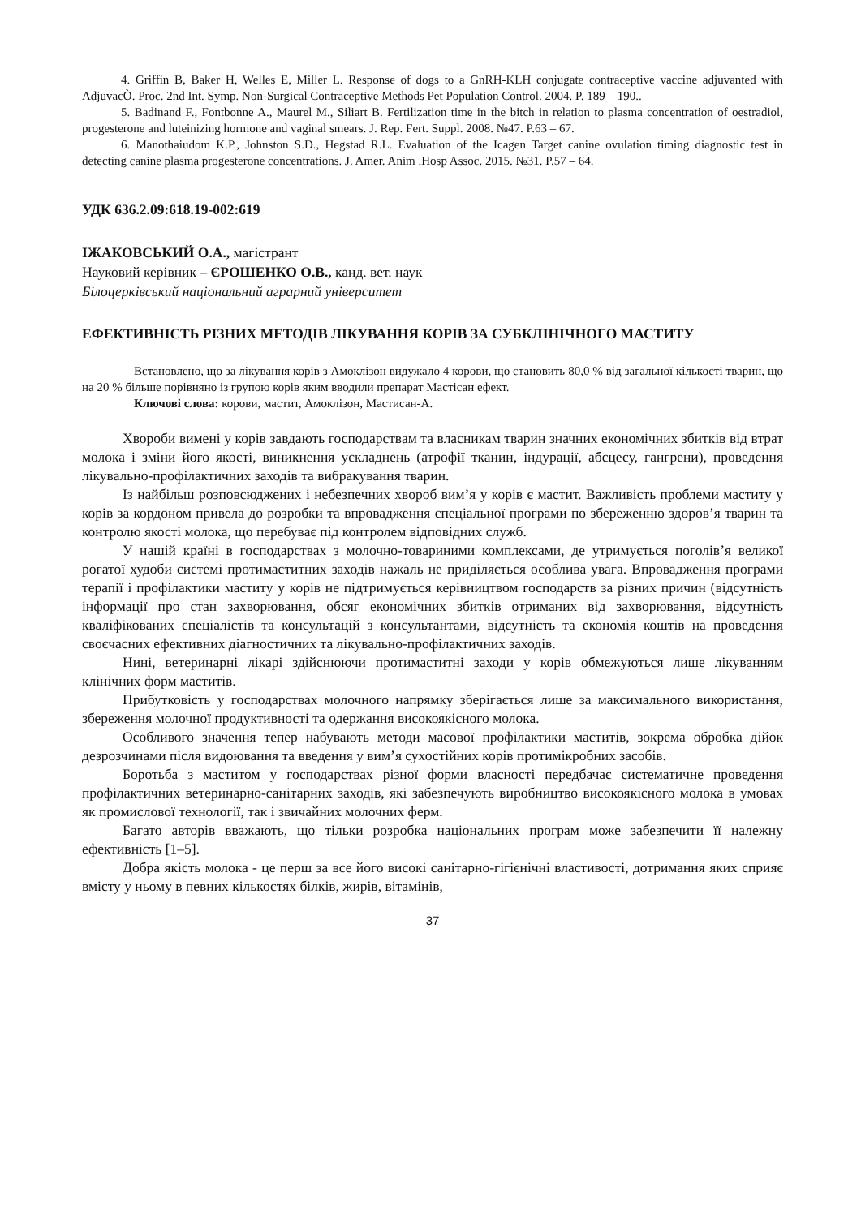4. Griffin B, Baker H, Welles E, Miller L. Response of dogs to a GnRH-KLH conjugate contraceptive vaccine adjuvanted with AdjuvacÒ. Proc. 2nd Int. Symp. Non-Surgical Contraceptive Methods Pet Population Control. 2004. P. 189 – 190..
5. Badinand F., Fontbonne A., Maurel M., Siliart B. Fertilization time in the bitch in relation to plasma concentration of oestradiol, progesterone and luteinizing hormone and vaginal smears. J. Rep. Fert. Suppl. 2008. №47. P.63 – 67.
6. Manothaiudom K.P., Johnston S.D., Hegstad R.L. Evaluation of the Icagen Target canine ovulation timing diagnostic test in detecting canine plasma progesterone concentrations. J. Amer. Anim .Hosp Assoc. 2015. №31. P.57 – 64.
УДК 636.2.09:618.19-002:619
ІЖАКОВСЬКИЙ О.А., магістрант
Науковий керівник – ЄРОШЕНКО О.В., канд. вет. наук
Білоцерківський національний аграрний університет
ЕФЕКТИВНІСТЬ РІЗНИХ МЕТОДІВ ЛІКУВАННЯ КОРІВ ЗА СУБКЛІНІЧНОГО МАСТИТУ
Встановлено, що за лікування корів з Амоклізон видужало 4 корови, що становить 80,0 % від загальної кількості тварин, що на 20 % більше порівняно із групою корів яким вводили препарат Мастісан ефект.
Ключові слова: корови, мастит, Амоклізон, Мастисан-А.
Хвороби вимені у корів завдають господарствам та власникам тварин значних економічних збитків від втрат молока і зміни його якості, виникнення ускладнень (атрофії тканин, індурації, абсцесу, гангрени), проведення лікувально-профілактичних заходів та вибракування тварин.
Із найбільш розповсюджених і небезпечних хвороб вим’я у корів є мастит. Важливість проблеми маститу у корів за кордоном привела до розробки та впровадження спеціальної програми по збереженню здоров’я тварин та контролю якості молока, що перебуває під контролем відповідних служб.
У нашій країні в господарствах з молочно-товариними комплексами, де утримується поголів’я великої рогатої худоби системі протимаститних заходів нажаль не приділяється особлива увага. Впровадження програми терапії і профілактики маститу у корів не підтримується керівництвом господарств за різних причин (відсутність інформації про стан захворювання, обсяг економічних збитків отриманих від захворювання, відсутність кваліфікованих спеціалістів та консультацій з консультантами, відсутність та економія коштів на проведення своєчасних ефективних діагностичних та лікувально-профілактичних заходів.
Нині, ветеринарні лікарі здійснюючи протимаститні заходи у корів обмежуються лише лікуванням клінічних форм маститів.
Прибутковість у господарствах молочного напрямку зберігається лише за максимального використання, збереження молочної продуктивності та одержання високоякісного молока.
Особливого значення тепер набувають методи масової профілактики маститів, зокрема обробка дійок дезрозчинами після видоювання та введення у вим’я сухостійних корів протимікробних засобів.
Боротьба з маститом у господарствах різної форми власності передбачає систематичне проведення профілактичних ветеринарно-санітарних заходів, які забезпечують виробництво високоякісного молока в умовах як промислової технології, так і звичайних молочних ферм.
Багато авторів вважають, що тільки розробка національних програм може забезпечити її належну ефективність [1–5].
Добра якість молока - це перш за все його високі санітарно-гігієнічні властивості, дотримання яких сприяє вмісту у ньому в певних кількостях білків, жирів, вітамінів,
37